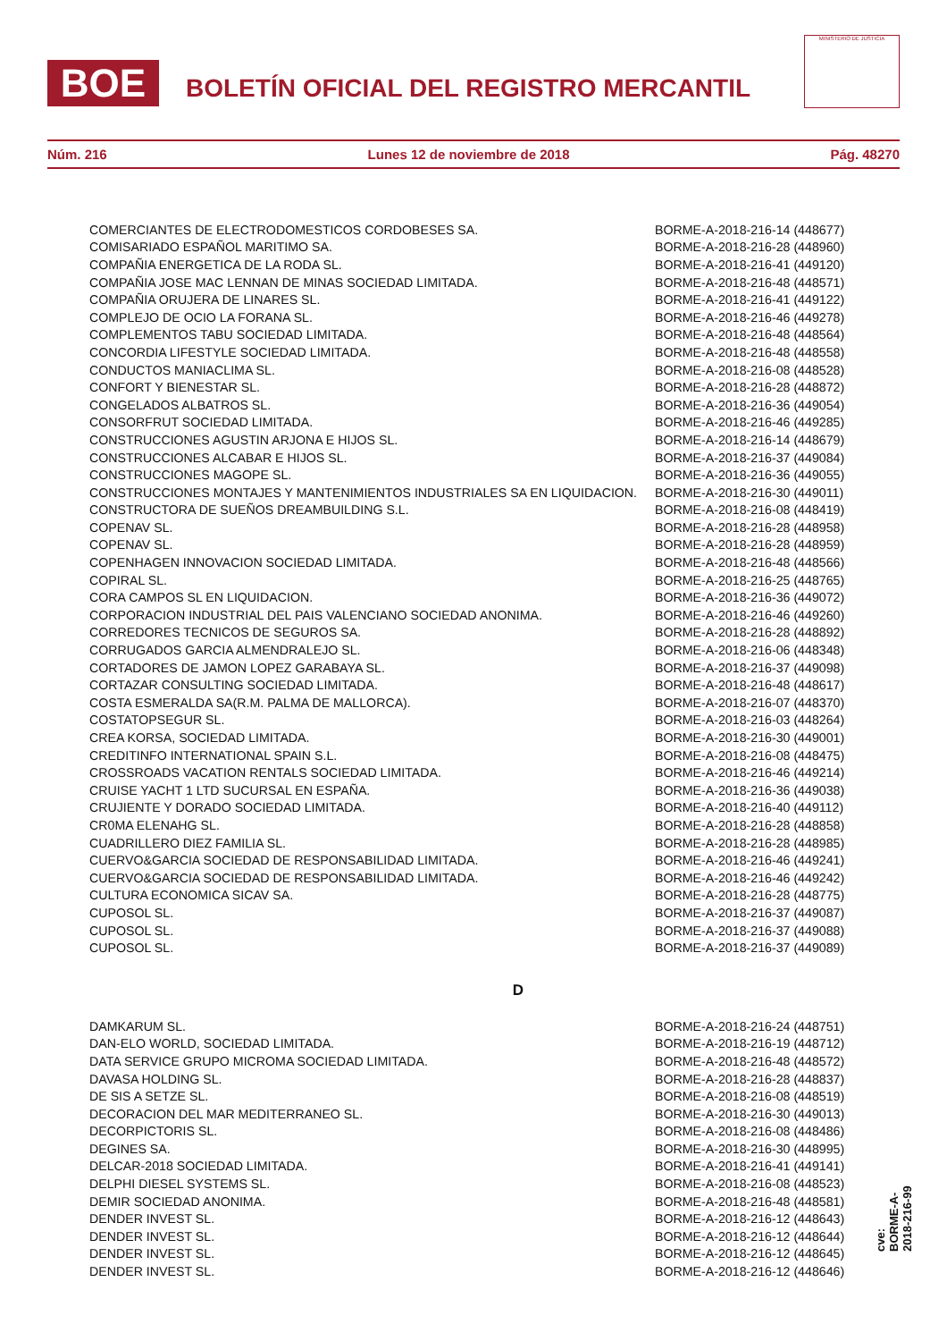BOE
BOLETÍN OFICIAL DEL REGISTRO MERCANTIL
MINISTERIO DE JUSTICIA
Núm. 216 Lunes 12 de noviembre de 2018 Pág. 48270
| COMERCIANTES DE ELECTRODOMESTICOS CORDOBESES SA. | BORME-A-2018-216-14 (448677) |
| COMISARIADO ESPAÑOL MARITIMO SA. | BORME-A-2018-216-28 (448960) |
| COMPAÑIA ENERGETICA DE LA RODA SL. | BORME-A-2018-216-41 (449120) |
| COMPAÑIA JOSE MAC LENNAN DE MINAS SOCIEDAD LIMITADA. | BORME-A-2018-216-48 (448571) |
| COMPAÑIA ORUJERA DE LINARES SL. | BORME-A-2018-216-41 (449122) |
| COMPLEJO DE OCIO LA FORANA SL. | BORME-A-2018-216-46 (449278) |
| COMPLEMENTOS TABU SOCIEDAD LIMITADA. | BORME-A-2018-216-48 (448564) |
| CONCORDIA LIFESTYLE SOCIEDAD LIMITADA. | BORME-A-2018-216-48 (448558) |
| CONDUCTOS MANIACLIMA SL. | BORME-A-2018-216-08 (448528) |
| CONFORT Y BIENESTAR SL. | BORME-A-2018-216-28 (448872) |
| CONGELADOS ALBATROS SL. | BORME-A-2018-216-36 (449054) |
| CONSORFRUT SOCIEDAD LIMITADA. | BORME-A-2018-216-46 (449285) |
| CONSTRUCCIONES AGUSTIN ARJONA E HIJOS SL. | BORME-A-2018-216-14 (448679) |
| CONSTRUCCIONES ALCABAR E HIJOS SL. | BORME-A-2018-216-37 (449084) |
| CONSTRUCCIONES MAGOPE SL. | BORME-A-2018-216-36 (449055) |
| CONSTRUCCIONES MONTAJES Y MANTENIMIENTOS INDUSTRIALES SA EN LIQUIDACION. | BORME-A-2018-216-30 (449011) |
| CONSTRUCTORA DE SUEÑOS DREAMBUILDING S.L. | BORME-A-2018-216-08 (448419) |
| COPENAV SL. | BORME-A-2018-216-28 (448958) |
| COPENAV SL. | BORME-A-2018-216-28 (448959) |
| COPENHAGEN INNOVACION SOCIEDAD LIMITADA. | BORME-A-2018-216-48 (448566) |
| COPIRAL SL. | BORME-A-2018-216-25 (448765) |
| CORA CAMPOS SL EN LIQUIDACION. | BORME-A-2018-216-36 (449072) |
| CORPORACION INDUSTRIAL DEL PAIS VALENCIANO SOCIEDAD ANONIMA. | BORME-A-2018-216-46 (449260) |
| CORREDORES TECNICOS DE SEGUROS SA. | BORME-A-2018-216-28 (448892) |
| CORRUGADOS GARCIA ALMENDRALEJO SL. | BORME-A-2018-216-06 (448348) |
| CORTADORES DE JAMON LOPEZ GARABAYA SL. | BORME-A-2018-216-37 (449098) |
| CORTAZAR CONSULTING SOCIEDAD LIMITADA. | BORME-A-2018-216-48 (448617) |
| COSTA ESMERALDA SA(R.M. PALMA DE MALLORCA). | BORME-A-2018-216-07 (448370) |
| COSTATOPSEGUR SL. | BORME-A-2018-216-03 (448264) |
| CREA KORSA, SOCIEDAD LIMITADA. | BORME-A-2018-216-30 (449001) |
| CREDITINFO INTERNATIONAL SPAIN S.L. | BORME-A-2018-216-08 (448475) |
| CROSSROADS VACATION RENTALS SOCIEDAD LIMITADA. | BORME-A-2018-216-46 (449214) |
| CRUISE YACHT 1 LTD SUCURSAL EN ESPAÑA. | BORME-A-2018-216-36 (449038) |
| CRUJIENTE Y DORADO SOCIEDAD LIMITADA. | BORME-A-2018-216-40 (449112) |
| CR0MA ELENAHG SL. | BORME-A-2018-216-28 (448858) |
| CUADRILLERO DIEZ FAMILIA SL. | BORME-A-2018-216-28 (448985) |
| CUERVO&GARCIA SOCIEDAD DE RESPONSABILIDAD LIMITADA. | BORME-A-2018-216-46 (449241) |
| CUERVO&GARCIA SOCIEDAD DE RESPONSABILIDAD LIMITADA. | BORME-A-2018-216-46 (449242) |
| CULTURA ECONOMICA SICAV SA. | BORME-A-2018-216-28 (448775) |
| CUPOSOL SL. | BORME-A-2018-216-37 (449087) |
| CUPOSOL SL. | BORME-A-2018-216-37 (449088) |
| CUPOSOL SL. | BORME-A-2018-216-37 (449089) |
| D | |
| DAMKARUM SL. | BORME-A-2018-216-24 (448751) |
| DAN-ELO WORLD, SOCIEDAD LIMITADA. | BORME-A-2018-216-19 (448712) |
| DATA SERVICE GRUPO MICROMA SOCIEDAD LIMITADA. | BORME-A-2018-216-48 (448572) |
| DAVASA HOLDING SL. | BORME-A-2018-216-28 (448837) |
| DE SIS A SETZE SL. | BORME-A-2018-216-08 (448519) |
| DECORACION DEL MAR MEDITERRANEO SL. | BORME-A-2018-216-30 (449013) |
| DECORPICTORIS SL. | BORME-A-2018-216-08 (448486) |
| DEGINES SA. | BORME-A-2018-216-30 (448995) |
| DELCAR-2018 SOCIEDAD LIMITADA. | BORME-A-2018-216-41 (449141) |
| DELPHI DIESEL SYSTEMS SL. | BORME-A-2018-216-08 (448523) |
| DEMIR SOCIEDAD ANONIMA. | BORME-A-2018-216-48 (448581) |
| DENDER INVEST SL. | BORME-A-2018-216-12 (448643) |
| DENDER INVEST SL. | BORME-A-2018-216-12 (448644) |
| DENDER INVEST SL. | BORME-A-2018-216-12 (448645) |
| DENDER INVEST SL. | BORME-A-2018-216-12 (448646) |
cve: BORME-A-2018-216-99